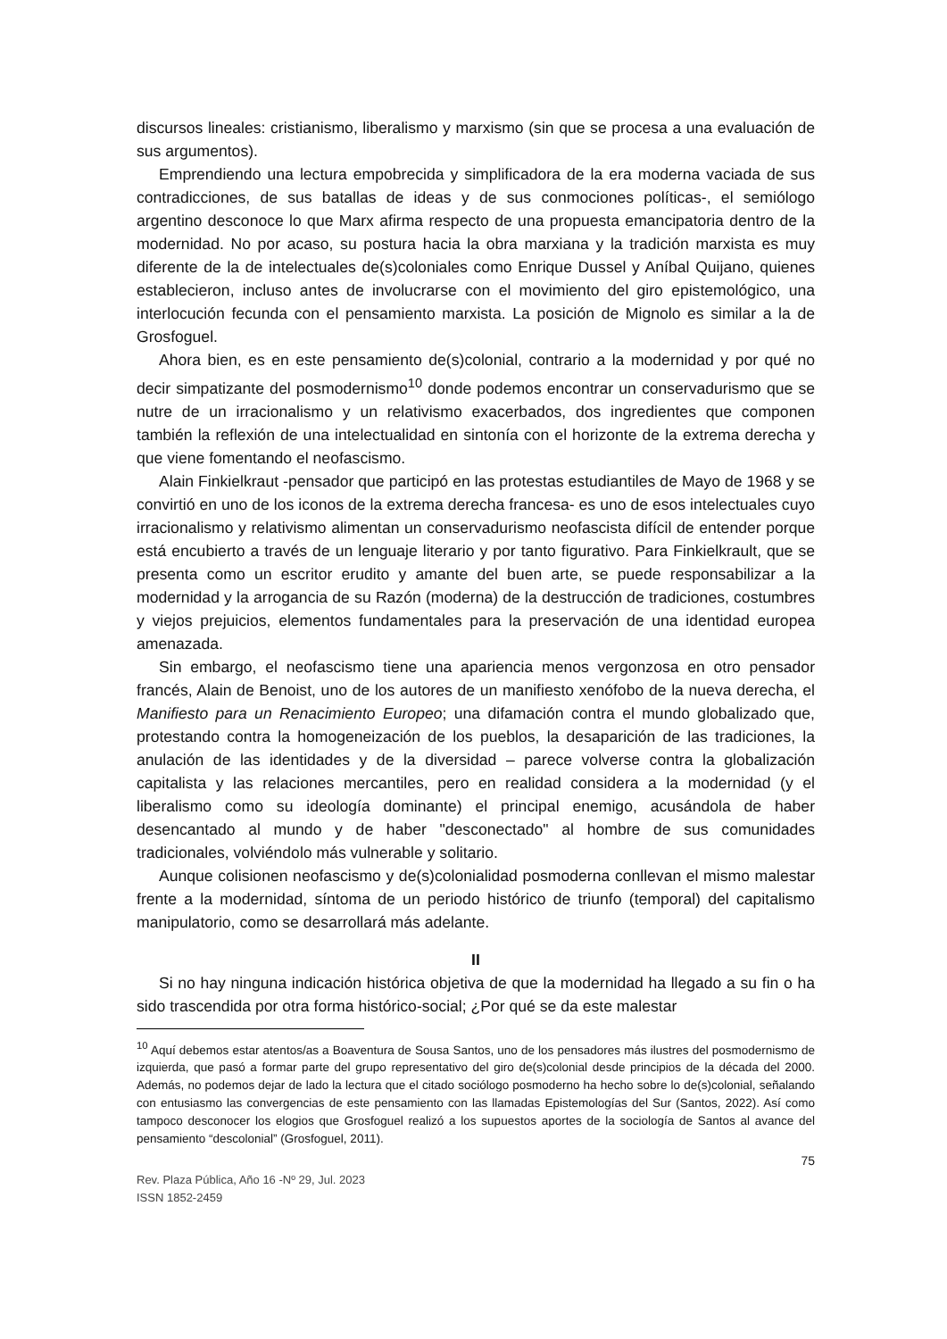discursos lineales: cristianismo, liberalismo y marxismo (sin que se procesa a una evaluación de sus argumentos).
Emprendiendo una lectura empobrecida y simplificadora de la era moderna vaciada de sus contradicciones, de sus batallas de ideas y de sus conmociones políticas-, el semiólogo argentino desconoce lo que Marx afirma respecto de una propuesta emancipatoria dentro de la modernidad. No por acaso, su postura hacia la obra marxiana y la tradición marxista es muy diferente de la de intelectuales de(s)coloniales como Enrique Dussel y Aníbal Quijano, quienes establecieron, incluso antes de involucrarse con el movimiento del giro epistemológico, una interlocución fecunda con el pensamiento marxista. La posición de Mignolo es similar a la de Grosfoguel.
Ahora bien, es en este pensamiento de(s)colonial, contrario a la modernidad y por qué no decir simpatizante del posmodernismo<sup>10</sup> donde podemos encontrar un conservadurismo que se nutre de un irracionalismo y un relativismo exacerbados, dos ingredientes que componen también la reflexión de una intelectualidad en sintonía con el horizonte de la extrema derecha y que viene fomentando el neofascismo.
Alain Finkielkraut -pensador que participó en las protestas estudiantiles de Mayo de 1968 y se convirtió en uno de los iconos de la extrema derecha francesa- es uno de esos intelectuales cuyo irracionalismo y relativismo alimentan un conservadurismo neofascista difícil de entender porque está encubierto a través de un lenguaje literario y por tanto figurativo. Para Finkielkrault, que se presenta como un escritor erudito y amante del buen arte, se puede responsabilizar a la modernidad y la arrogancia de su Razón (moderna) de la destrucción de tradiciones, costumbres y viejos prejuicios, elementos fundamentales para la preservación de una identidad europea amenazada.
Sin embargo, el neofascismo tiene una apariencia menos vergonzosa en otro pensador francés, Alain de Benoist, uno de los autores de un manifiesto xenófobo de la nueva derecha, el Manifiesto para un Renacimiento Europeo; una difamación contra el mundo globalizado que, protestando contra la homogeneización de los pueblos, la desaparición de las tradiciones, la anulación de las identidades y de la diversidad – parece volverse contra la globalización capitalista y las relaciones mercantiles, pero en realidad considera a la modernidad (y el liberalismo como su ideología dominante) el principal enemigo, acusándola de haber desencantado al mundo y de haber "desconectado" al hombre de sus comunidades tradicionales, volviéndolo más vulnerable y solitario.
Aunque colisionen neofascismo y de(s)colonialidad posmoderna conllevan el mismo malestar frente a la modernidad, síntoma de un periodo histórico de triunfo (temporal) del capitalismo manipulatorio, como se desarrollará más adelante.
II
Si no hay ninguna indicación histórica objetiva de que la modernidad ha llegado a su fin o ha sido trascendida por otra forma histórico-social; ¿Por qué se da este malestar
<sup>10</sup> Aquí debemos estar atentos/as a Boaventura de Sousa Santos, uno de los pensadores más ilustres del posmodernismo de izquierda, que pasó a formar parte del grupo representativo del giro de(s)colonial desde principios de la década del 2000. Además, no podemos dejar de lado la lectura que el citado sociólogo posmoderno ha hecho sobre lo de(s)colonial, señalando con entusiasmo las convergencias de este pensamiento con las llamadas Epistemologías del Sur (Santos, 2022). Así como tampoco desconocer los elogios que Grosfoguel realizó a los supuestos aportes de la sociología de Santos al avance del pensamiento “descolonial” (Grosfoguel, 2011).
75
Rev. Plaza Pública, Año 16 -Nº 29, Jul. 2023
ISSN 1852-2459